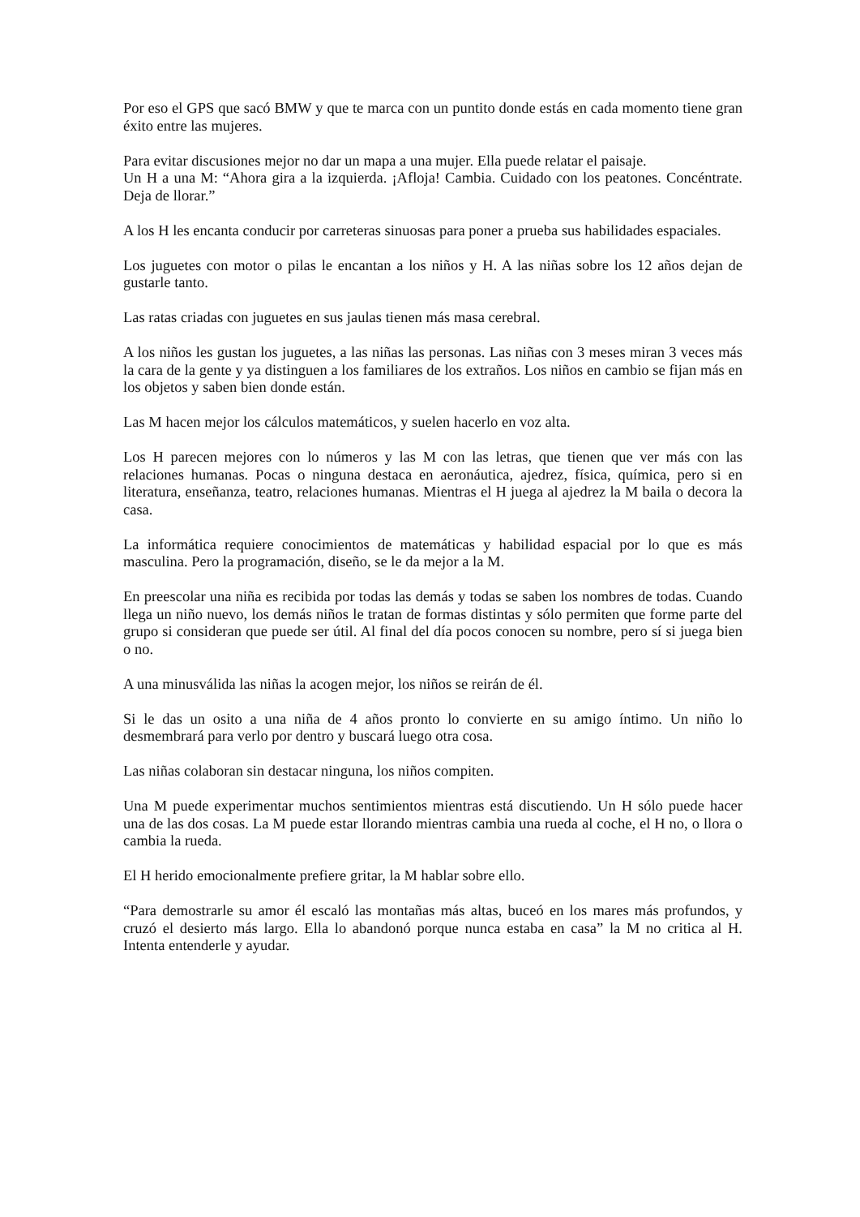Por eso el GPS que sacó BMW y que te marca con un puntito donde estás en cada momento tiene gran éxito entre las mujeres.
Para evitar discusiones mejor no dar un mapa a una mujer. Ella puede relatar el paisaje.
Un H a una M: “Ahora gira a la izquierda. ¡Afloja! Cambia. Cuidado con los peatones. Concéntrate. Deja de llorar.”
A los H les encanta conducir por carreteras sinuosas para poner a prueba sus habilidades espaciales.
Los juguetes con motor o pilas le encantan a los niños y H. A las niñas sobre los 12 años dejan de gustarle tanto.
Las ratas criadas con juguetes en sus jaulas tienen más masa cerebral.
A los niños les gustan los juguetes, a las niñas las personas. Las niñas con 3 meses miran 3 veces más la cara de la gente y ya distinguen a los familiares de los extraños. Los niños en cambio se fijan más en los objetos y saben bien donde están.
Las M hacen mejor los cálculos matemáticos, y suelen hacerlo en voz alta.
Los H parecen mejores con lo números y las M con las letras, que tienen que ver más con las relaciones humanas. Pocas o ninguna destaca en aeronáutica, ajedrez, física, química, pero si en literatura, enseñanza, teatro, relaciones humanas. Mientras el H juega al ajedrez la M baila o decora la casa.
La informática requiere conocimientos de matemáticas y habilidad espacial por lo que es más masculina. Pero la programación, diseño, se le da mejor a la M.
En preescolar una niña es recibida por todas las demás y todas se saben los nombres de todas. Cuando llega un niño nuevo, los demás niños le tratan de formas distintas y sólo permiten que forme parte del grupo si consideran que puede ser útil. Al final del día pocos conocen su nombre, pero sí si juega bien o no.
A una minusválida las niñas la acogen mejor, los niños se reirán de él.
Si le das un osito a una niña de 4 años pronto lo convierte en su amigo íntimo. Un niño lo desmembrará para verlo por dentro y buscará luego otra cosa.
Las niñas colaboran sin destacar ninguna, los niños compiten.
Una M puede experimentar muchos sentimientos mientras está discutiendo. Un H sólo puede hacer una de las dos cosas. La M puede estar llorando mientras cambia una rueda al coche, el H no, o llora o cambia la rueda.
El H herido emocionalmente prefiere gritar, la M hablar sobre ello.
“Para demostrarle su amor él escaló las montañas más altas, buceó en los mares más profundos, y cruzó el desierto más largo. Ella lo abandonó porque nunca estaba en casa” la M no critica al H. Intenta entenderle y ayudar.